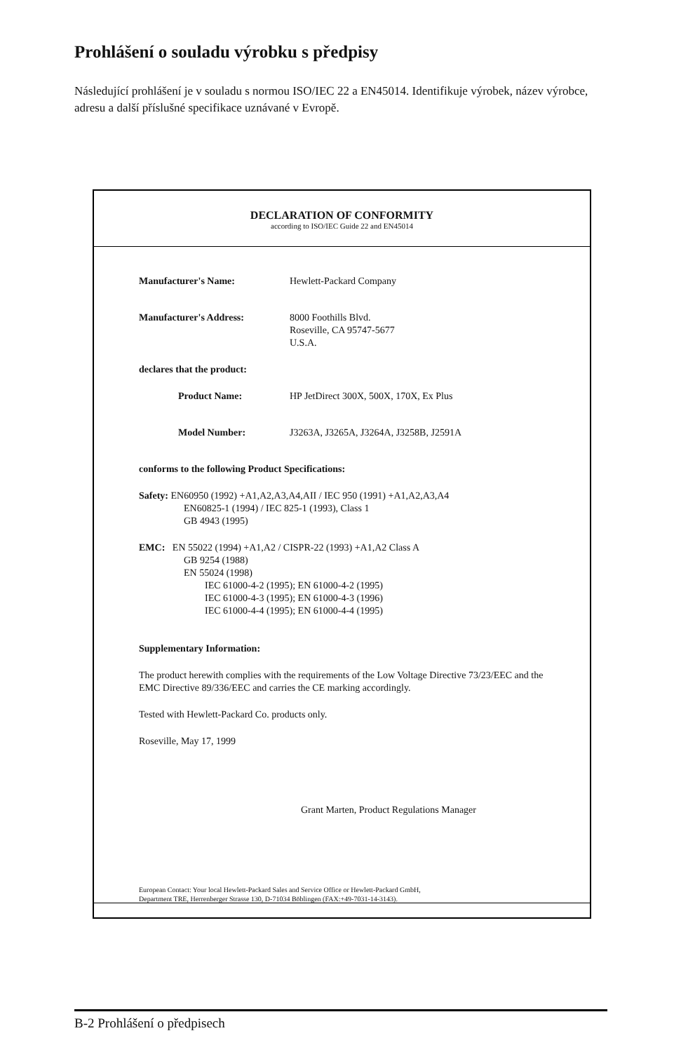Prohlášení o souladu výrobku s předpisy
Následující prohlášení je v souladu s normou ISO/IEC 22 a EN45014. Identifikuje výrobek, název výrobce, adresu a další příslušné specifikace uznávané v Evropě.
DECLARATION OF CONFORMITY
according to ISO/IEC Guide 22 and EN45014
Manufacturer's Name: Hewlett-Packard Company
Manufacturer's Address: 8000 Foothills Blvd.
Roseville, CA 95747-5677
U.S.A.
declares that the product:
Product Name: HP JetDirect 300X, 500X, 170X, Ex Plus
Model Number: J3263A, J3265A, J3264A, J3258B, J2591A
conforms to the following Product Specifications:
Safety: EN60950 (1992) +A1,A2,A3,A4,AII / IEC 950 (1991) +A1,A2,A3,A4
EN60825-1 (1994) / IEC 825-1 (1993), Class 1
GB 4943 (1995)
EMC: EN 55022 (1994) +A1,A2 / CISPR-22 (1993) +A1,A2 Class A
GB 9254 (1988)
EN 55024 (1998)
IEC 61000-4-2 (1995); EN 61000-4-2 (1995)
IEC 61000-4-3 (1995); EN 61000-4-3 (1996)
IEC 61000-4-4 (1995); EN 61000-4-4 (1995)
Supplementary Information:
The product herewith complies with the requirements of the Low Voltage Directive 73/23/EEC and the EMC Directive 89/336/EEC and carries the CE marking accordingly.
Tested with Hewlett-Packard Co. products only.
Roseville, May 17, 1999
Grant Marten, Product Regulations Manager
European Contact: Your local Hewlett-Packard Sales and Service Office or Hewlett-Packard GmbH,
Department TRE, Herrenberger Strasse 130, D-71034 Böblingen (FAX:+49-7031-14-3143).
B-2 Prohlášení o předpisech